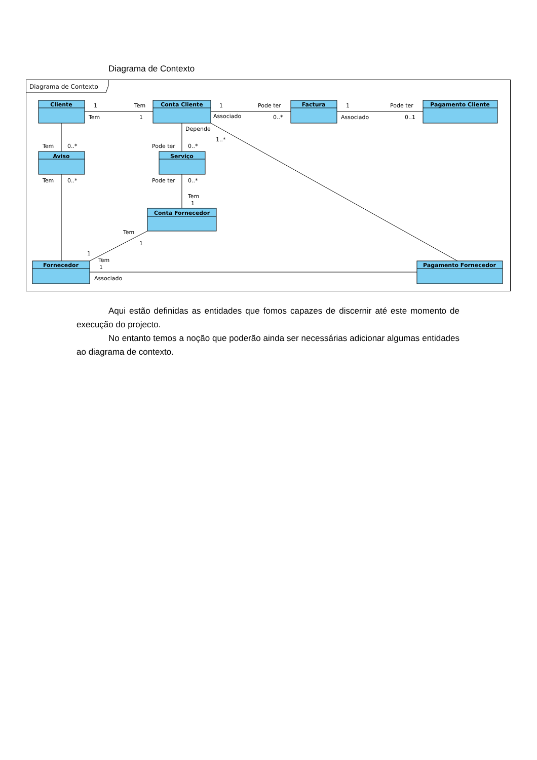Diagrama de Contexto
Diagrama de Contexto
Cliente
Conta Cliente
Factura
Pagamento Cliente
Aviso
Serviço
Conta Fornecedor
Fornecedor
Pagamento Fornecedor
1
Tem
Tem
1
1
Pode ter
Associado
0..*
1
Pode ter
Associado
0..1
Depende
1..*
Tem
0..*
Pode ter
0..*
Tem
0..*
Pode ter
0..*
Tem
1
Tem
1
1
Tem
1
Associado
Aqui estão definidas as entidades que fomos capazes de discernir até este momento de execução do projecto.
No entanto temos a noção que poderão ainda ser necessárias adicionar algumas entidades ao diagrama de contexto.